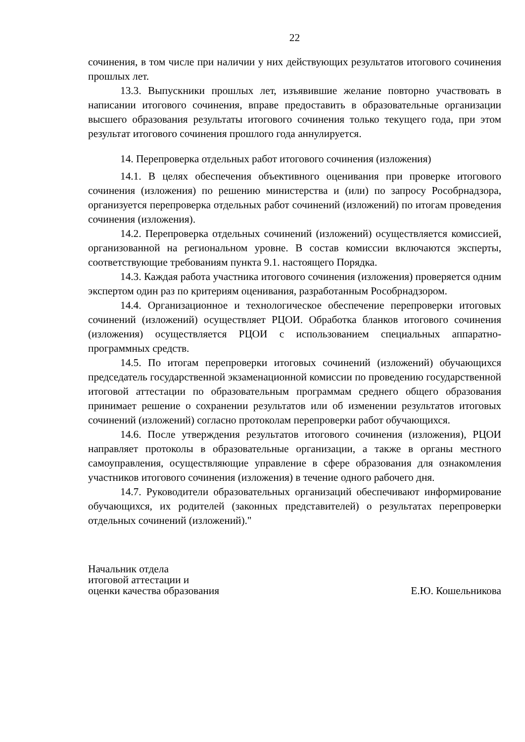22
сочинения, в том числе при наличии у них действующих результатов итогового сочинения прошлых лет.
13.3. Выпускники прошлых лет, изъявившие желание повторно участвовать в написании итогового сочинения, вправе предоставить в образовательные организации высшего образования результаты итогового сочинения только текущего года, при этом результат итогового сочинения прошлого года аннулируется.
14. Перепроверка отдельных работ итогового сочинения (изложения)
14.1. В целях обеспечения объективного оценивания при проверке итогового сочинения (изложения) по решению министерства и (или) по запросу Рособрнадзора, организуется перепроверка отдельных работ сочинений (изложений) по итогам проведения сочинения (изложения).
14.2. Перепроверка отдельных сочинений (изложений) осуществляется комиссией, организованной на региональном уровне. В состав комиссии включаются эксперты, соответствующие требованиям пункта 9.1. настоящего Порядка.
14.3. Каждая работа участника итогового сочинения (изложения) проверяется одним экспертом один раз по критериям оценивания, разработанным Рособрнадзором.
14.4. Организационное и технологическое обеспечение перепроверки итоговых сочинений (изложений) осуществляет РЦОИ. Обработка бланков итогового сочинения (изложения) осуществляется РЦОИ с использованием специальных аппаратно-программных средств.
14.5. По итогам перепроверки итоговых сочинений (изложений) обучающихся председатель государственной экзаменационной комиссии по проведению государственной итоговой аттестации по образовательным программам среднего общего образования принимает решение о сохранении результатов или об изменении результатов итоговых сочинений (изложений) согласно протоколам перепроверки работ обучающихся.
14.6. После утверждения результатов итогового сочинения (изложения), РЦОИ направляет протоколы в образовательные организации, а также в органы местного самоуправления, осуществляющие управление в сфере образования для ознакомления участников итогового сочинения (изложения) в течение одного рабочего дня.
14.7. Руководители образовательных организаций обеспечивают информирование обучающихся, их родителей (законных представителей) о результатах перепроверки отдельных сочинений (изложений)."
Начальник отдела
итоговой аттестации и
оценки качества образования
Е.Ю. Кошельникова